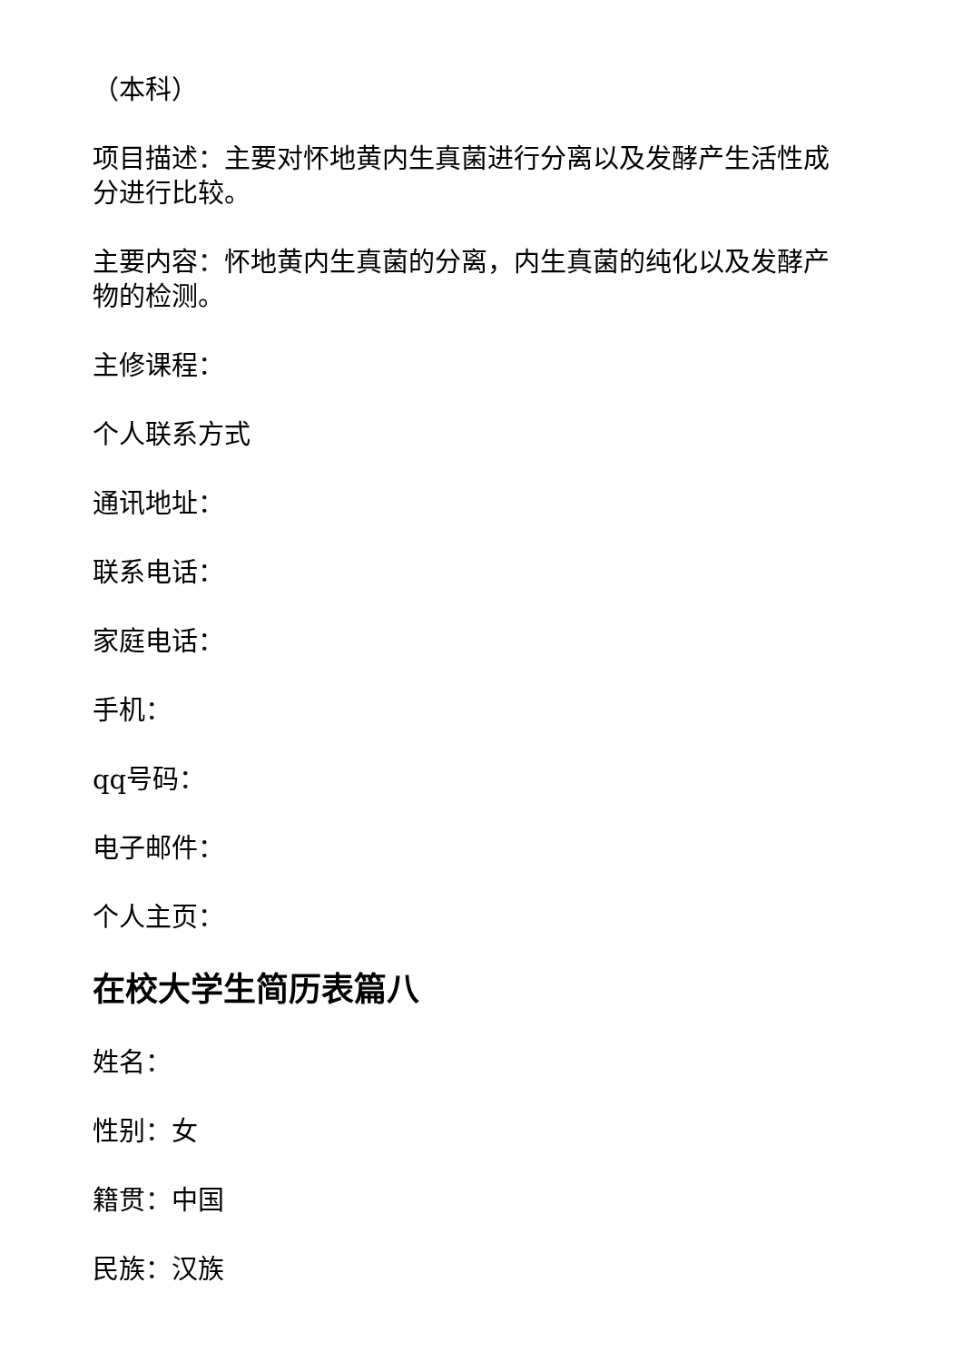（本科）
项目描述：主要对怀地黄内生真菌进行分离以及发酵产生活性成分进行比较。
主要内容：怀地黄内生真菌的分离，内生真菌的纯化以及发酵产物的检测。
主修课程：
个人联系方式
通讯地址：
联系电话：
家庭电话：
手机：
qq号码：
电子邮件：
个人主页：
在校大学生简历表篇八
姓名：
性别：女
籍贯：中国
民族：汉族